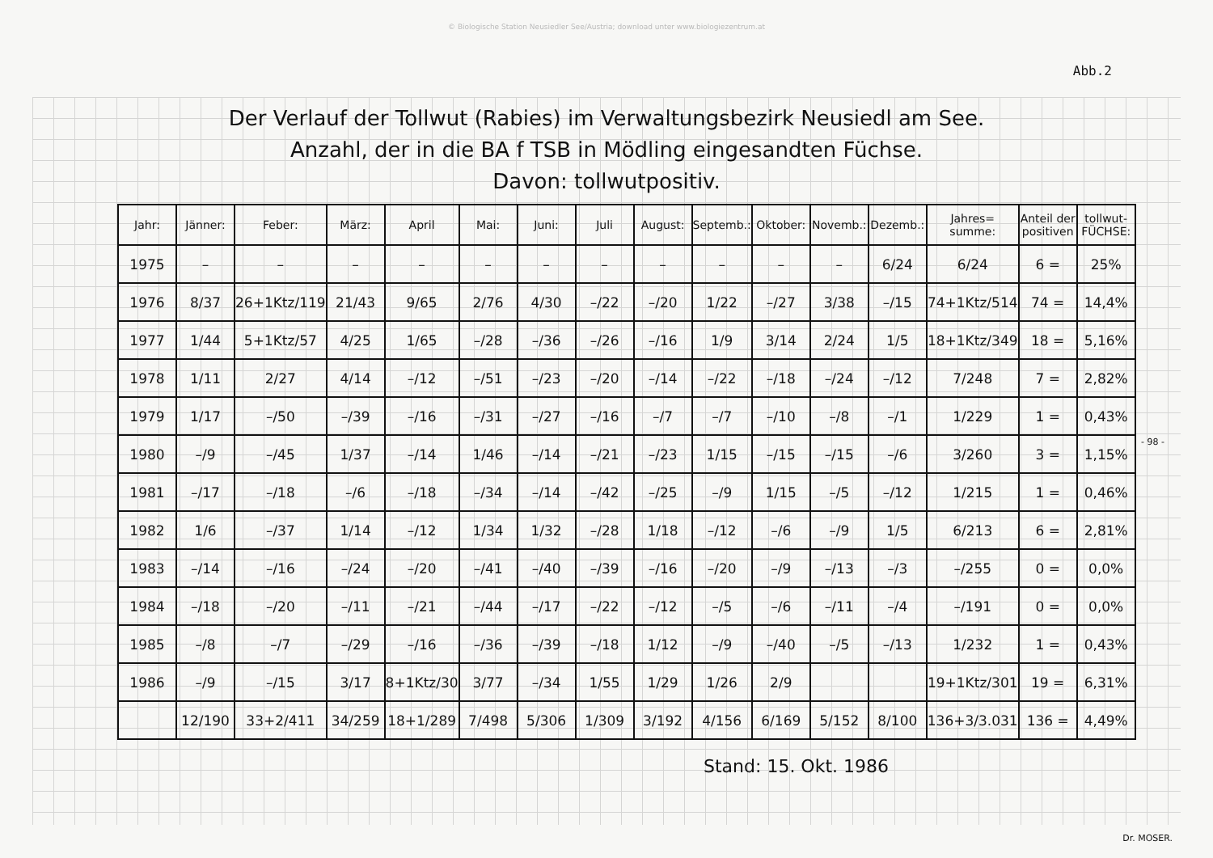© Biologische Station Neusiedler See/Austria; download unter www.biologiezentrum.at
Abb.2
Der Verlauf der Tollwut (Rabies) im Verwaltungsbezirk Neusiedl am See.
Anzahl, der in die BA f TSB in Mödling eingesandten Füchse.
Davon: tollwutpositiv.
| Jahr: | Jänner: | Feber: | März: | April | Mai: | Juni: | Juli | August: | Septemb.: | Oktober: | Novemb.: | Dezemb.: | Jahres= summe: | Anteil der positiven | tollwut- FÜCHSE: |
| --- | --- | --- | --- | --- | --- | --- | --- | --- | --- | --- | --- | --- | --- | --- | --- |
| 1975 | – | – | – | – | – | – | – | – | – | – | – | 6/24 | 6/24 | 6 = | 25% |
| 1976 | 8/37 | 26+1Ktz/119 | 21/43 | 9/65 | 2/76 | 4/30 | –/22 | –/20 | 1/22 | –/27 | 3/38 | –/15 | 74+1Ktz/514 | 74 = | 14,4% |
| 1977 | 1/44 | 5+1Ktz/57 | 4/25 | 1/65 | –/28 | –/36 | –/26 | –/16 | 1/9 | 3/14 | 2/24 | 1/5 | 18+1Ktz/349 | 18 = | 5,16% |
| 1978 | 1/11 | 2/27 | 4/14 | –/12 | –/51 | –/23 | –/20 | –/14 | –/22 | –/18 | –/24 | –/12 | 7/248 | 7 = | 2,82% |
| 1979 | 1/17 | –/50 | –/39 | –/16 | –/31 | –/27 | –/16 | –/7 | –/7 | –/10 | –/8 | –/1 | 1/229 | 1 = | 0,43% |
| 1980 | –/9 | –/45 | 1/37 | –/14 | 1/46 | –/14 | –/21 | –/23 | 1/15 | –/15 | –/15 | –/6 | 3/260 | 3 = | 1,15% |
| 1981 | –/17 | –/18 | –/6 | –/18 | –/34 | –/14 | –/42 | –/25 | –/9 | 1/15 | –/5 | –/12 | 1/215 | 1 = | 0,46% |
| 1982 | 1/6 | –/37 | 1/14 | –/12 | 1/34 | 1/32 | –/28 | 1/18 | –/12 | –/6 | –/9 | 1/5 | 6/213 | 6 = | 2,81% |
| 1983 | –/14 | –/16 | –/24 | –/20 | –/41 | –/40 | –/39 | –/16 | –/20 | –/9 | –/13 | –/3 | –/255 | 0 = | 0,0% |
| 1984 | –/18 | –/20 | –/11 | –/21 | –/44 | –/17 | –/22 | –/12 | –/5 | –/6 | –/11 | –/4 | –/191 | 0 = | 0,0% |
| 1985 | –/8 | –/7 | –/29 | –/16 | –/36 | –/39 | –/18 | 1/12 | –/9 | –/40 | –/5 | –/13 | 1/232 | 1 = | 0,43% |
| 1986 | –/9 | –/15 | 3/17 | 8+1Ktz/30 | 3/77 | –/34 | 1/55 | 1/29 | 1/26 | 2/9 | | | 19+1Ktz/301 | 19 = | 6,31% |
| | 12/190 | 33+2/411 | 34/259 | 18+1/289 | 7/498 | 5/306 | 1/309 | 3/192 | 4/156 | 6/169 | 5/152 | 8/100 | 136+3/3.031 | 136 = | 4,49% |
- 98 -
Stand: 15. Okt. 1986
Dr. MOSER.